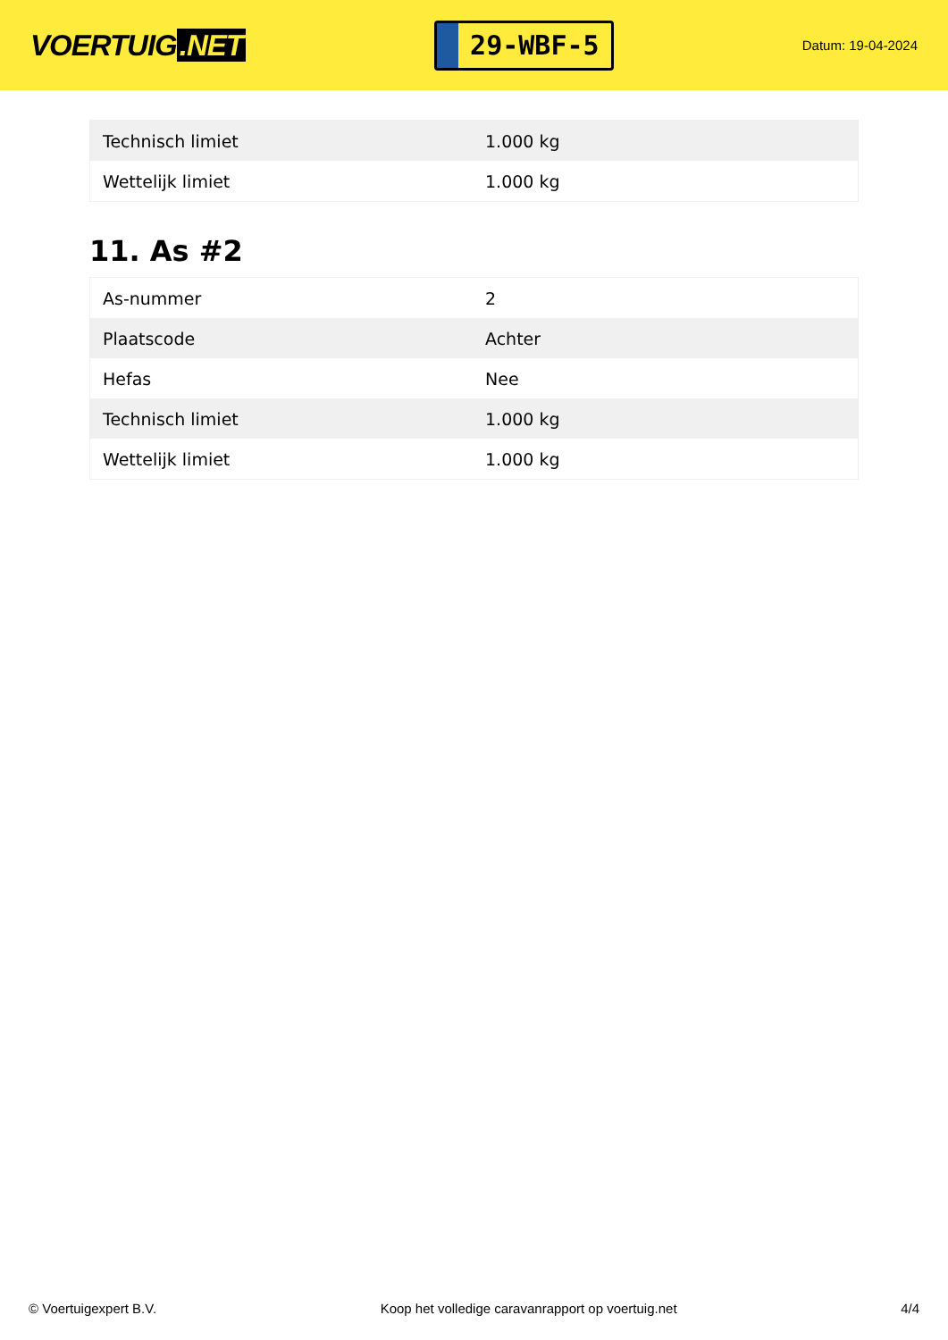VOERTUIG.NET
29-WBF-5
Datum: 19-04-2024
| Technisch limiet | 1.000 kg |
| Wettelijk limiet | 1.000 kg |
11. As #2
| As-nummer | 2 |
| Plaatscode | Achter |
| Hefas | Nee |
| Technisch limiet | 1.000 kg |
| Wettelijk limiet | 1.000 kg |
© Voertuigexpert B.V. Koop het volledige caravanrapport op voertuig.net 4/4